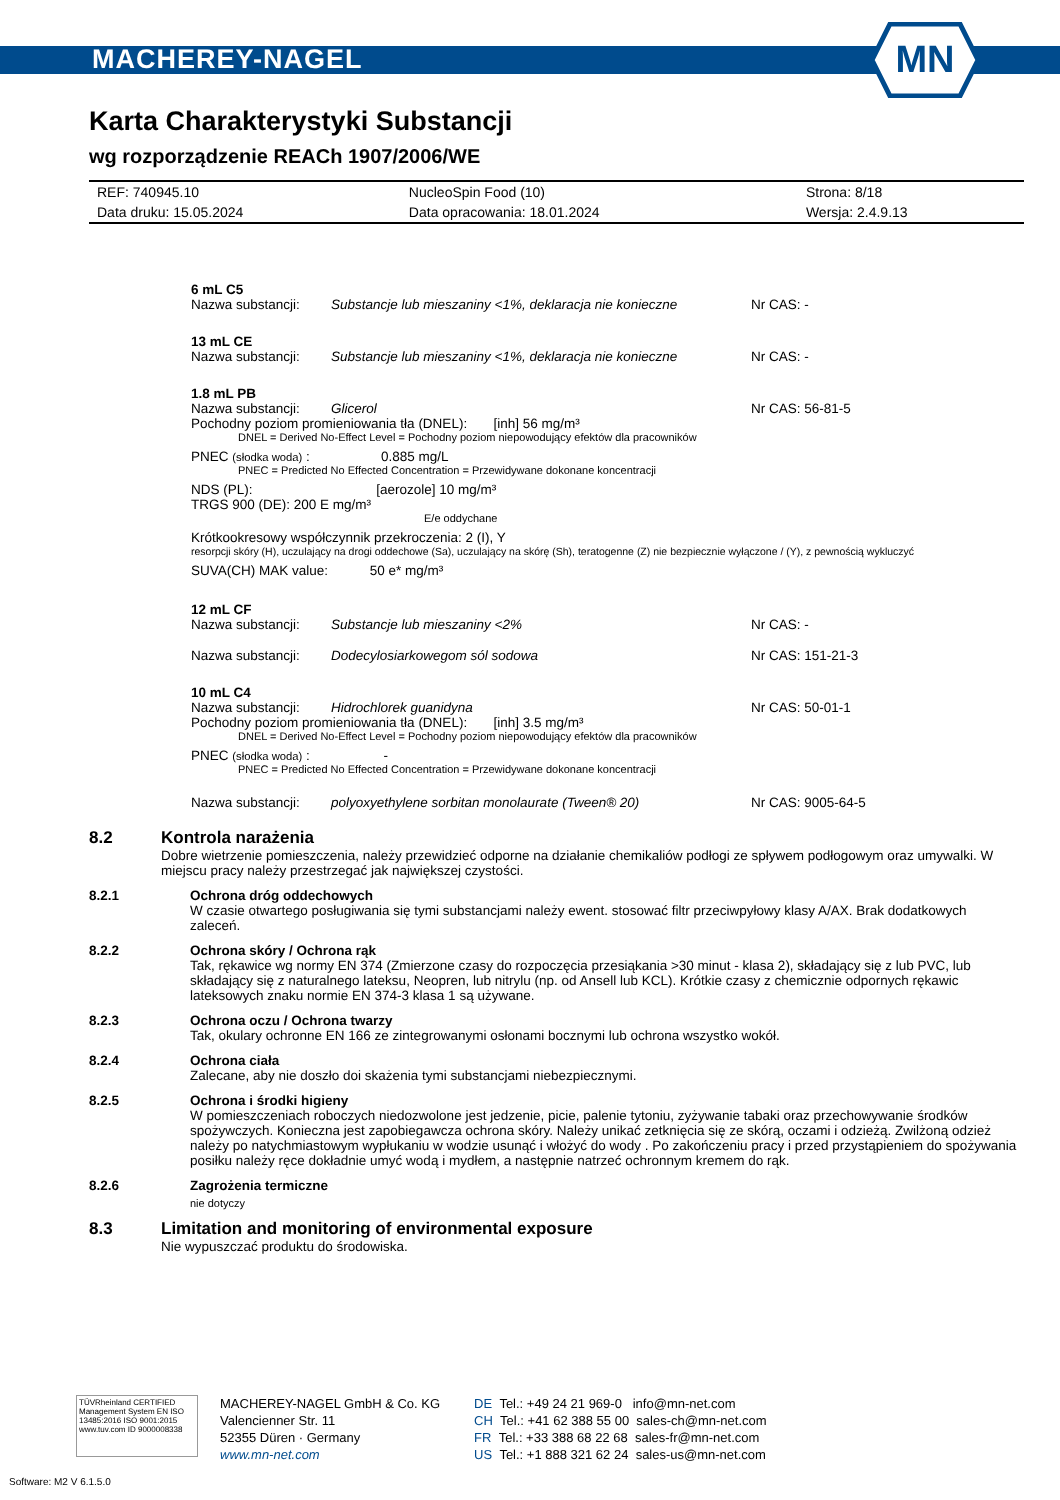MACHEREY-NAGEL
MN
Karta Charakterystyki Substancji
wg rozporządzenie REACh 1907/2006/WE
| REF: 740945.10 | NucleoSpin Food (10) | Strona: 8/18 |
| Data druku: 15.05.2024 | Data opracowania: 18.01.2024 | Wersja: 2.4.9.13 |
6 mL C5
| Nazwa substancji: | Substancje lub mieszaniny <1%, deklaracja nie konieczne | Nr CAS: - |
13 mL CE
| Nazwa substancji: | Substancje lub mieszaniny <1%, deklaracja nie konieczne | Nr CAS: - |
1.8 mL PB
| Nazwa substancji: | Glicerol | Nr CAS: 56-81-5 |
Pochodny poziom promieniowania tła (DNEL): [inh] 56 mg/m³
DNEL = Derived No-Effect Level = Pochodny poziom niepowodujący efektów dla pracowników
PNEC (słodka woda) : 0.885 mg/L
PNEC = Predicted No Effected Concentration = Przewidywane dokonane koncentracji
NDS (PL): [aerozole] 10 mg/m³
TRGS 900 (DE): 200 E mg/m³
E/e oddychane
Krótkookresowy współczynnik przekroczenia: 2 (I), Y
resorpcji skóry (H), uczulający na drogi oddechowe (Sa), uczulający na skórę (Sh), teratogenne (Z) nie bezpiecznie wyłączone / (Y), z pewnością wykluczyć
SUVA(CH) MAK value: 50 e* mg/m³
12 mL CF
| Nazwa substancji: | Substancje lub mieszaniny <2% | Nr CAS: - |
| Nazwa substancji: | Dodecylosiarkowegom sól sodowa | Nr CAS: 151-21-3 |
10 mL C4
| Nazwa substancji: | Hidrochlorek guanidyna | Nr CAS: 50-01-1 |
Pochodny poziom promieniowania tła (DNEL): [inh] 3.5 mg/m³
DNEL = Derived No-Effect Level = Pochodny poziom niepowodujący efektów dla pracowników
PNEC (słodka woda) : -
PNEC = Predicted No Effected Concentration = Przewidywane dokonane koncentracji
| Nazwa substancji: | polyoxyethylene sorbitan monolaurate (Tween® 20) | Nr CAS: 9005-64-5 |
8.2 Kontrola narażenia
Dobre wietrzenie pomieszczenia, należy przewidzieć odporne na działanie chemikaliów podłogi ze spływem podłogowym oraz umywalki. W miejscu pracy należy przestrzegać jak największej czystości.
8.2.1 Ochrona dróg oddechowych
W czasie otwartego posługiwania się tymi substancjami należy ewent. stosować filtr przeciwpyłowy klasy A/AX. Brak dodatkowych zaleceń.
8.2.2 Ochrona skóry / Ochrona rąk
Tak, rękawice wg normy EN 374 (Zmierzone czasy do rozpoczęcia przesiąkania >30 minut - klasa 2), składający się z lub PVC, lub składający się z naturalnego lateksu, Neopren, lub nitrylu (np. od Ansell lub KCL). Krótkie czasy z chemicznie odpornych rękawic lateksowych znaku normie EN 374-3 klasa 1 są używane.
8.2.3 Ochrona oczu / Ochrona twarzy
Tak, okulary ochronne EN 166 ze zintegrowanymi osłonami bocznymi lub ochrona wszystko wokół.
8.2.4 Ochrona ciała
Zalecane, aby nie doszło doi skażenia tymi substancjami niebezpiecznymi.
8.2.5 Ochrona i środki higieny
W pomieszczeniach roboczych niedozwolone jest jedzenie, picie, palenie tytoniu, zyżywanie tabaki oraz przechowywanie środków spożywczych. Konieczna jest zapobiegawcza ochrona skóry. Należy unikać zetknięcia się ze skórą, oczami i odzieżą. Zwilżoną odzież należy po natychmiastowym wypłukaniu w wodzie usunąć i włożyć do wody . Po zakończeniu pracy i przed przystąpieniem do spożywania posiłku należy ręce dokładnie umyć wodą i mydłem, a następnie natrzeć ochronnym kremem do rąk.
8.2.6 Zagrożenia termiczne
nie dotyczy
8.3 Limitation and monitoring of environmental exposure
Nie wypuszczać produktu do środowiska.
TÜVRheinland CERTIFIED
Management System EN ISO 13485:2016 ISO 9001:2015
www.tuv.com ID 9000008338
MACHEREY-NAGEL GmbH & Co. KG
Valencienner Str. 11
52355 Düren · Germany
www.mn-net.com
DE Tel.: +49 24 21 969-0 info@mn-net.com
CH Tel.: +41 62 388 55 00 sales-ch@mn-net.com
FR Tel.: +33 388 68 22 68 sales-fr@mn-net.com
US Tel.: +1 888 321 62 24 sales-us@mn-net.com
Software: M2 V 6.1.5.0